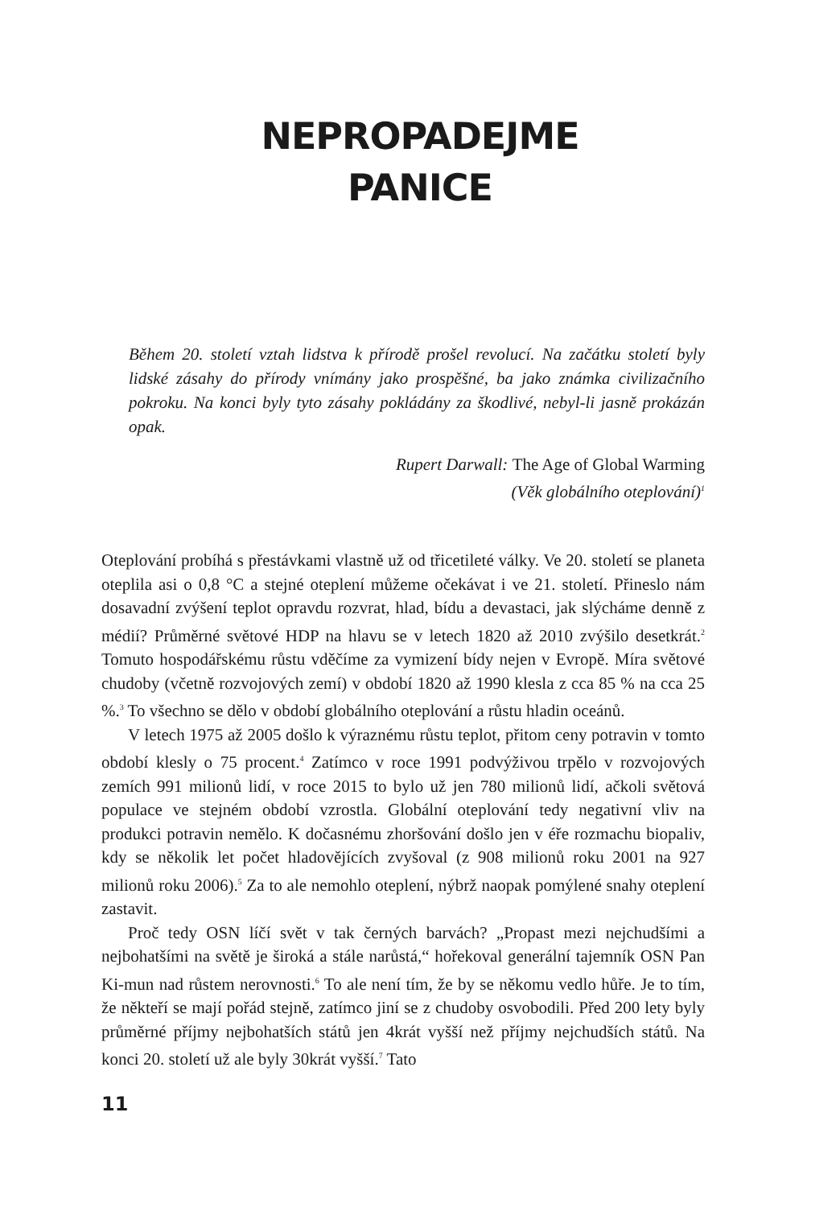NEPROPADEJME
PANICE
Během 20. století vztah lidstva k přírodě prošel revolucí. Na začátku století byly lidské zásahy do přírody vnímány jako prospěšné, ba jako známka civilizačního pokroku. Na konci byly tyto zásahy pokládány za škodlivé, nebyl-li jasně prokázán opak.
Rupert Darwall: The Age of Global Warming
(Věk globálního oteplování)<sup>1</sup>
Oteplování probíhá s přestávkami vlastně už od třicetileté války. Ve 20. století se planeta oteplila asi o 0,8 °C a stejné oteplení můžeme očekávat i ve 21. století. Přineslo nám dosavadní zvýšení teplot opravdu rozvrat, hlad, bídu a devastaci, jak slýcháme denně z médií? Průměrné světové HDP na hlavu se v letech 1820 až 2010 zvýšilo desetkrát.<sup>2</sup> Tomuto hospodářskému růstu vděčíme za vymizení bídy nejen v Evropě. Míra světové chudoby (včetně rozvojových zemí) v období 1820 až 1990 klesla z cca 85 % na cca 25 %.<sup>3</sup> To všechno se dělo v období globálního oteplování a růstu hladin oceánů.
V letech 1975 až 2005 došlo k výraznému růstu teplot, přitom ceny potravin v tomto období klesly o 75 procent.<sup>4</sup> Zatímco v roce 1991 podvýživou trpělo v rozvojových zemích 991 milionů lidí, v roce 2015 to bylo už jen 780 milionů lidí, ačkoli světová populace ve stejném období vzrostla. Globální oteplování tedy negativní vliv na produkci potravin nemělo. K dočasnému zhoršování došlo jen v éře rozmachu biopaliv, kdy se několik let počet hladovějících zvyšoval (z 908 milionů roku 2001 na 927 milionů roku 2006).<sup>5</sup> Za to ale nemohlo oteplení, nýbrž naopak pomýlené snahy oteplení zastavit.
Proč tedy OSN líčí svět v tak černých barvách? „Propast mezi nejchudšími a nejbohatšími na světě je široká a stále narůstá,“ hořekoval generální tajemník OSN Pan Ki-mun nad růstem nerovnosti.<sup>6</sup> To ale není tím, že by se někomu vedlo hůře. Je to tím, že někteří se mají pořád stejně, zatímco jiní se z chudoby osvobodili. Před 200 lety byly průměrné příjmy nejbohatších států jen 4krát vyšší než příjmy nejchudších států. Na konci 20. století už ale byly 30krát vyšší.<sup>7</sup> Tato
11